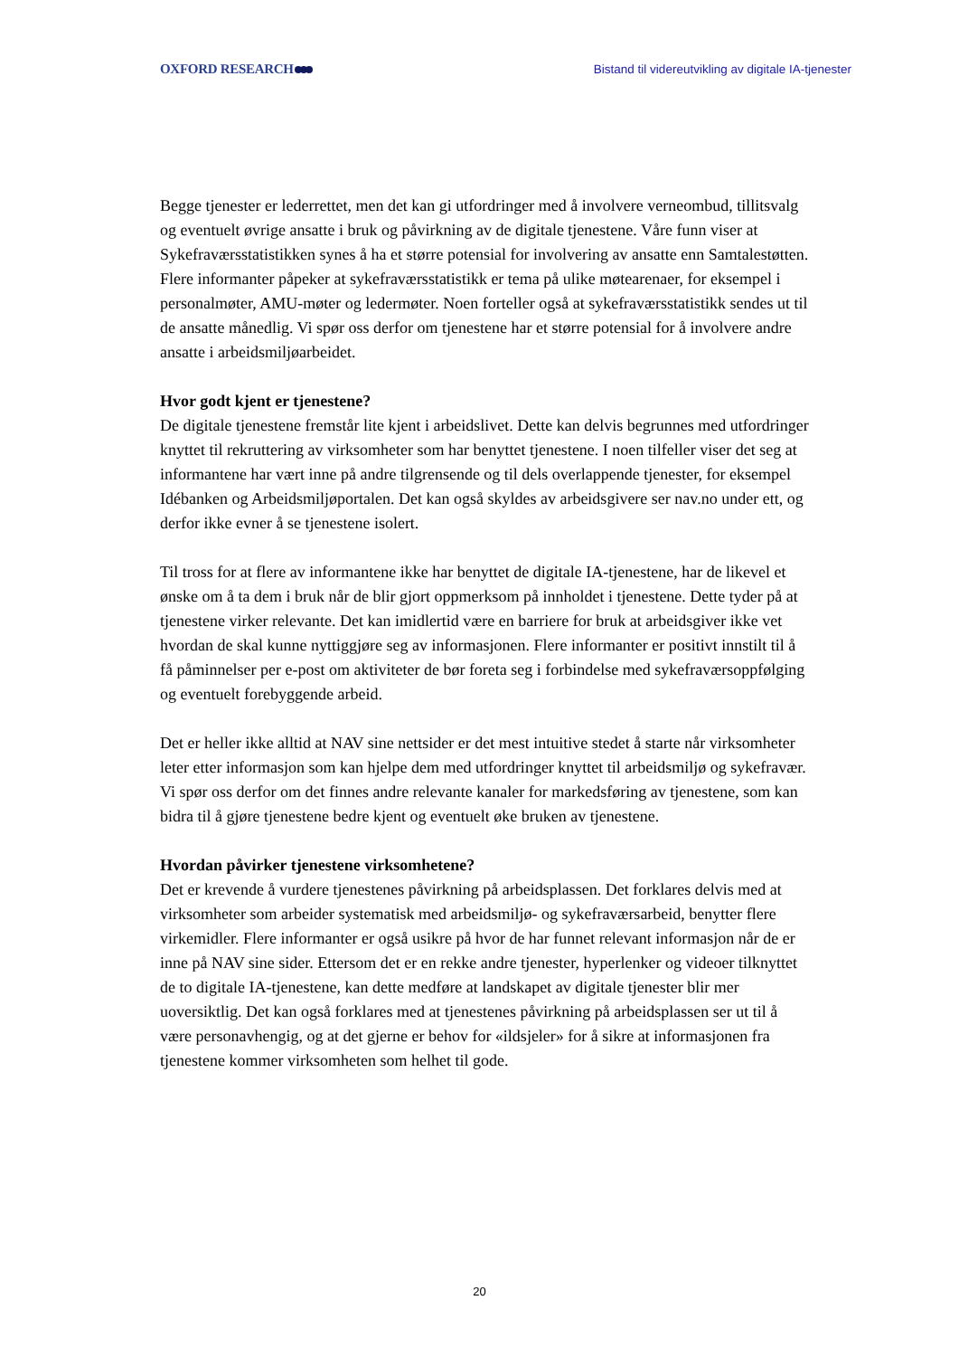OXFORD RESEARCH
Bistand til videreutvikling av digitale IA-tjenester
Begge tjenester er lederrettet, men det kan gi utfordringer med å involvere verneombud, tillitsvalg og eventuelt øvrige ansatte i bruk og påvirkning av de digitale tjenestene. Våre funn viser at Sykefraværsstatistikken synes å ha et større potensial for involvering av ansatte enn Samtalestøtten. Flere informanter påpeker at sykefraværsstatistikk er tema på ulike møtearenaer, for eksempel i personalmøter, AMU-møter og ledermøter. Noen forteller også at sykefraværsstatistikk sendes ut til de ansatte månedlig. Vi spør oss derfor om tjenestene har et større potensial for å involvere andre ansatte i arbeidsmiljøarbeidet.
Hvor godt kjent er tjenestene?
De digitale tjenestene fremstår lite kjent i arbeidslivet. Dette kan delvis begrunnes med utfordringer knyttet til rekruttering av virksomheter som har benyttet tjenestene. I noen tilfeller viser det seg at informantene har vært inne på andre tilgrensende og til dels overlappende tjenester, for eksempel Idébanken og Arbeidsmiljøportalen. Det kan også skyldes av arbeidsgivere ser nav.no under ett, og derfor ikke evner å se tjenestene isolert.
Til tross for at flere av informantene ikke har benyttet de digitale IA-tjenestene, har de likevel et ønske om å ta dem i bruk når de blir gjort oppmerksom på innholdet i tjenestene. Dette tyder på at tjenestene virker relevante. Det kan imidlertid være en barriere for bruk at arbeidsgiver ikke vet hvordan de skal kunne nyttiggjøre seg av informasjonen. Flere informanter er positivt innstilt til å få påminnelser per e-post om aktiviteter de bør foreta seg i forbindelse med sykefraværsoppfølging og eventuelt forebyggende arbeid.
Det er heller ikke alltid at NAV sine nettsider er det mest intuitive stedet å starte når virksomheter leter etter informasjon som kan hjelpe dem med utfordringer knyttet til arbeidsmiljø og sykefravær. Vi spør oss derfor om det finnes andre relevante kanaler for markedsføring av tjenestene, som kan bidra til å gjøre tjenestene bedre kjent og eventuelt øke bruken av tjenestene.
Hvordan påvirker tjenestene virksomhetene?
Det er krevende å vurdere tjenestenes påvirkning på arbeidsplassen. Det forklares delvis med at virksomheter som arbeider systematisk med arbeidsmiljø- og sykefraværsarbeid, benytter flere virkemidler. Flere informanter er også usikre på hvor de har funnet relevant informasjon når de er inne på NAV sine sider. Ettersom det er en rekke andre tjenester, hyperlenker og videoer tilknyttet de to digitale IA-tjenestene, kan dette medføre at landskapet av digitale tjenester blir mer uoversiktlig. Det kan også forklares med at tjenestenes påvirkning på arbeidsplassen ser ut til å være personavhengig, og at det gjerne er behov for «ildsjeler» for å sikre at informasjonen fra tjenestene kommer virksomheten som helhet til gode.
20